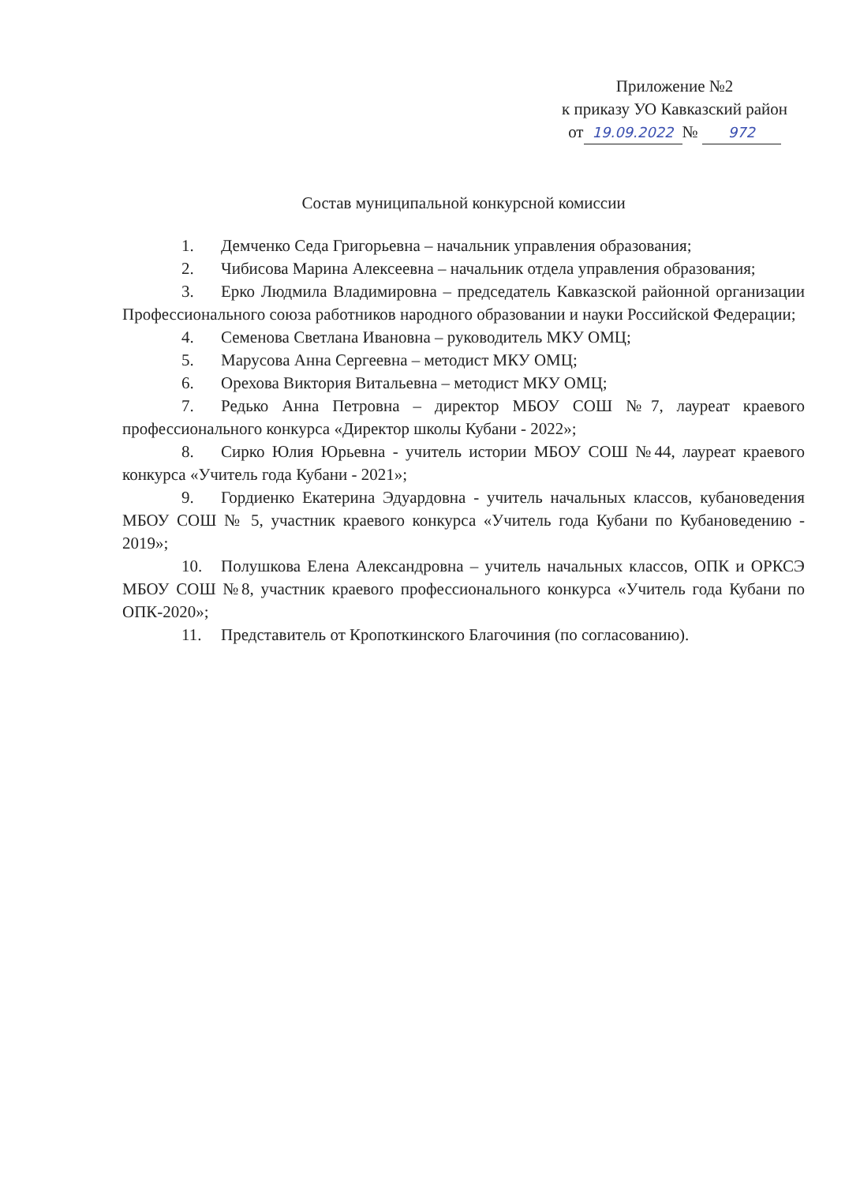Приложение №2
к приказу УО Кавказский район
от 19.09.2022 № 972
Состав муниципальной конкурсной комиссии
1. Демченко Седа Григорьевна – начальник управления образования;
2. Чибисова Марина Алексеевна – начальник отдела управления образования;
3. Ерко Людмила Владимировна – председатель Кавказской районной организации Профессионального союза работников народного образовании и науки Российской Федерации;
4. Семенова Светлана Ивановна – руководитель МКУ ОМЦ;
5. Марусова Анна Сергеевна – методист МКУ ОМЦ;
6. Орехова Виктория Витальевна – методист МКУ ОМЦ;
7. Редько Анна Петровна – директор МБОУ СОШ №7, лауреат краевого профессионального конкурса «Директор школы Кубани - 2022»;
8. Сирко Юлия Юрьевна - учитель истории МБОУ СОШ №44, лауреат краевого конкурса «Учитель года Кубани - 2021»;
9. Гордиенко Екатерина Эдуардовна - учитель начальных классов, кубановедения МБОУ СОШ № 5, участник краевого конкурса «Учитель года Кубани по Кубановедению - 2019»;
10. Полушкова Елена Александровна – учитель начальных классов, ОПК и ОРКСЭ МБОУ СОШ №8, участник краевого профессионального конкурса «Учитель года Кубани по ОПК-2020»;
11. Представитель от Кропоткинского Благочиния (по согласованию).